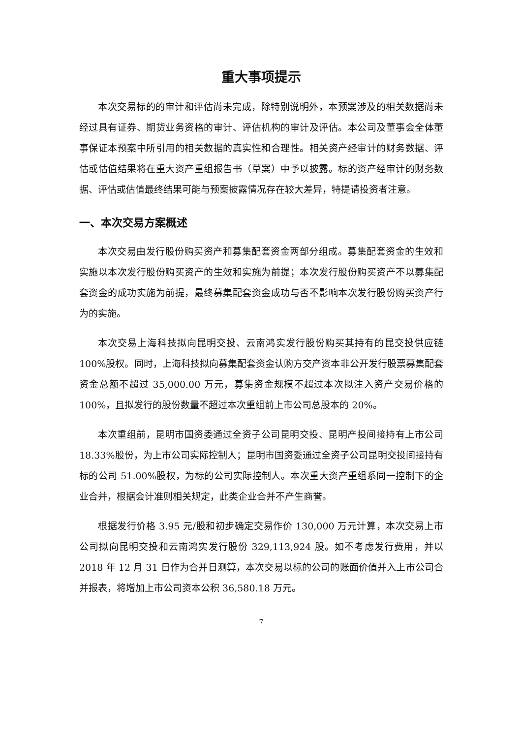重大事项提示
本次交易标的的审计和评估尚未完成，除特别说明外，本预案涉及的相关数据尚未经过具有证券、期货业务资格的审计、评估机构的审计及评估。本公司及董事会全体董事保证本预案中所引用的相关数据的真实性和合理性。相关资产经审计的财务数据、评估或估值结果将在重大资产重组报告书（草案）中予以披露。标的资产经审计的财务数据、评估或估值最终结果可能与预案披露情况存在较大差异，特提请投资者注意。
一、本次交易方案概述
本次交易由发行股份购买资产和募集配套资金两部分组成。募集配套资金的生效和实施以本次发行股份购买资产的生效和实施为前提；本次发行股份购买资产不以募集配套资金的成功实施为前提，最终募集配套资金成功与否不影响本次发行股份购买资产行为的实施。
本次交易上海科技拟向昆明交投、云南鸿实发行股份购买其持有的昆交投供应链 100%股权。同时，上海科技拟向募集配套资金认购方交产资本非公开发行股票募集配套资金总额不超过 35,000.00 万元，募集资金规模不超过本次拟注入资产交易价格的 100%，且拟发行的股份数量不超过本次重组前上市公司总股本的 20%。
本次重组前，昆明市国资委通过全资子公司昆明交投、昆明产投间接持有上市公司 18.33%股份，为上市公司实际控制人；昆明市国资委通过全资子公司昆明交投间接持有标的公司 51.00%股权，为标的公司实际控制人。本次重大资产重组系同一控制下的企业合并，根据会计准则相关规定，此类企业合并不产生商誉。
根据发行价格 3.95 元/股和初步确定交易作价 130,000 万元计算，本次交易上市公司拟向昆明交投和云南鸿实发行股份 329,113,924 股。如不考虑发行费用，并以 2018 年 12 月 31 日作为合并日测算，本次交易以标的公司的账面价值并入上市公司合并报表，将增加上市公司资本公积 36,580.18 万元。
7